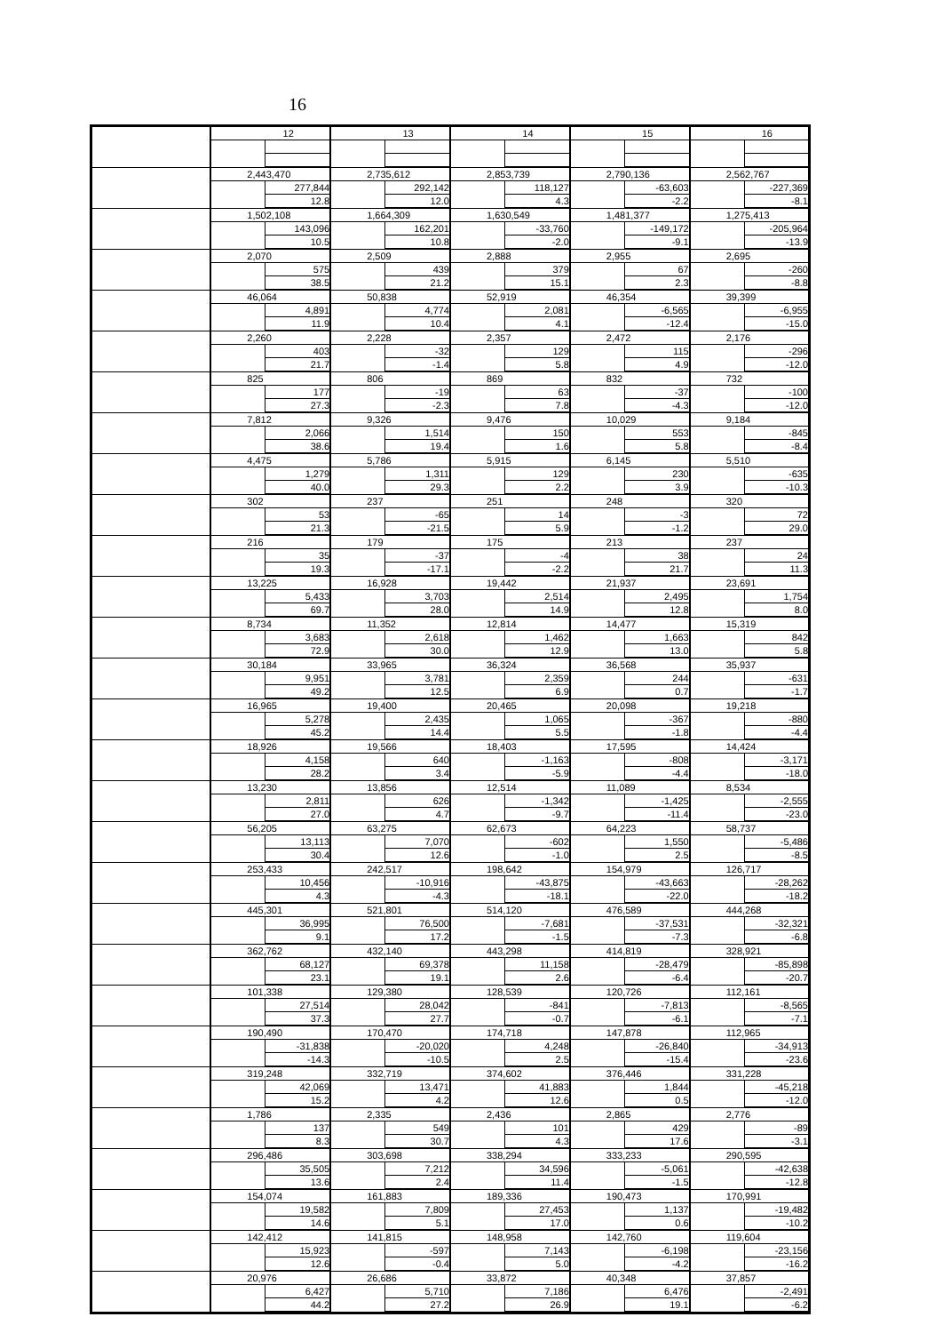16
| | 12 | 13 | 14 | 15 | 16 |
| --- | --- | --- | --- | --- | --- |
| | 2,443,470 277,844 12.8 | 2,735,612 292,142 12.0 | 2,853,739 118,127 4.3 | 2,790,136 -63,603 -2.2 | 2,562,767 -227,369 -8.1 |
| | 1,502,108 143,096 10.5 | 1,664,309 162,201 10.8 | 1,630,549 -33,760 -2.0 | 1,481,377 -149,172 -9.1 | 1,275,413 -205,964 -13.9 |
| | 2,070 575 38.5 | 2,509 439 21.2 | 2,888 379 15.1 | 2,955 67 2.3 | 2,695 -260 -8.8 |
| | 46,064 4,891 11.9 | 50,838 4,774 10.4 | 52,919 2,081 4.1 | 46,354 -6,565 -12.4 | 39,399 -6,955 -15.0 |
| | 2,260 403 21.7 | 2,228 -32 -1.4 | 2,357 129 5.8 | 2,472 115 4.9 | 2,176 -296 -12.0 |
| | 825 177 27.3 | 806 -19 -2.3 | 869 63 7.8 | 832 -37 -4.3 | 732 -100 -12.0 |
| | 7,812 2,066 38.6 | 9,326 1,514 19.4 | 9,476 150 1.6 | 10,029 553 5.8 | 9,184 -845 -8.4 |
| | 4,475 1,279 40.0 | 5,786 1,311 29.3 | 5,915 129 2.2 | 6,145 230 3.9 | 5,510 -635 -10.3 |
| | 302 53 21.3 | 237 -65 -21.5 | 251 14 5.9 | 248 -3 -1.2 | 320 72 29.0 |
| | 216 35 19.3 | 179 -37 -17.1 | 175 -4 -2.2 | 213 38 21.7 | 237 24 11.3 |
| | 13,225 5,433 69.7 | 16,928 3,703 28.0 | 19,442 2,514 14.9 | 21,937 2,495 12.8 | 23,691 1,754 8.0 |
| | 8,734 3,683 72.9 | 11,352 2,618 30.0 | 12,814 1,462 12.9 | 14,477 1,663 13.0 | 15,319 842 5.8 |
| | 30,184 9,951 49.2 | 33,965 3,781 12.5 | 36,324 2,359 6.9 | 36,568 244 0.7 | 35,937 -631 -1.7 |
| | 16,965 5,278 45.2 | 19,400 2,435 14.4 | 20,465 1,065 5.5 | 20,098 -367 -1.8 | 19,218 -880 -4.4 |
| | 18,926 4,158 28.2 | 19,566 640 3.4 | 18,403 -1,163 -5.9 | 17,595 -808 -4.4 | 14,424 -3,171 -18.0 |
| | 13,230 2,811 27.0 | 13,856 626 4.7 | 12,514 -1,342 -9.7 | 11,089 -1,425 -11.4 | 8,534 -2,555 -23.0 |
| | 56,205 13,113 30.4 | 63,275 7,070 12.6 | 62,673 -602 -1.0 | 64,223 1,550 2.5 | 58,737 -5,486 -8.5 |
| | 253,433 10,456 4.3 | 242,517 -10,916 -4.3 | 198,642 -43,875 -18.1 | 154,979 -43,663 -22.0 | 126,717 -28,262 -18.2 |
| | 445,301 36,995 9.1 | 521,801 76,500 17.2 | 514,120 -7,681 -1.5 | 476,589 -37,531 -7.3 | 444,268 -32,321 -6.8 |
| | 362,762 68,127 23.1 | 432,140 69,378 19.1 | 443,298 11,158 2.6 | 414,819 -28,479 -6.4 | 328,921 -85,898 -20.7 |
| | 101,338 27,514 37.3 | 129,380 28,042 27.7 | 128,539 -841 -0.7 | 120,726 -7,813 -6.1 | 112,161 -8,565 -7.1 |
| | 190,490 -31,838 -14.3 | 170,470 -20,020 -10.5 | 174,718 4,248 2.5 | 147,878 -26,840 -15.4 | 112,965 -34,913 -23.6 |
| | 319,248 42,069 15.2 | 332,719 13,471 4.2 | 374,602 41,883 12.6 | 376,446 1,844 0.5 | 331,228 -45,218 -12.0 |
| | 1,786 137 8.3 | 2,335 549 30.7 | 2,436 101 4.3 | 2,865 429 17.6 | 2,776 -89 -3.1 |
| | 296,486 35,505 13.6 | 303,698 7,212 2.4 | 338,294 34,596 11.4 | 333,233 -5,061 -1.5 | 290,595 -42,638 -12.8 |
| | 154,074 19,582 14.6 | 161,883 7,809 5.1 | 189,336 27,453 17.0 | 190,473 1,137 0.6 | 170,991 -19,482 -10.2 |
| | 142,412 15,923 12.6 | 141,815 -597 -0.4 | 148,958 7,143 5.0 | 142,760 -6,198 -4.2 | 119,604 -23,156 -16.2 |
| | 20,976 6,427 44.2 | 26,686 5,710 27.2 | 33,872 7,186 26.9 | 40,348 6,476 19.1 | 37,857 -2,491 -6.2 |